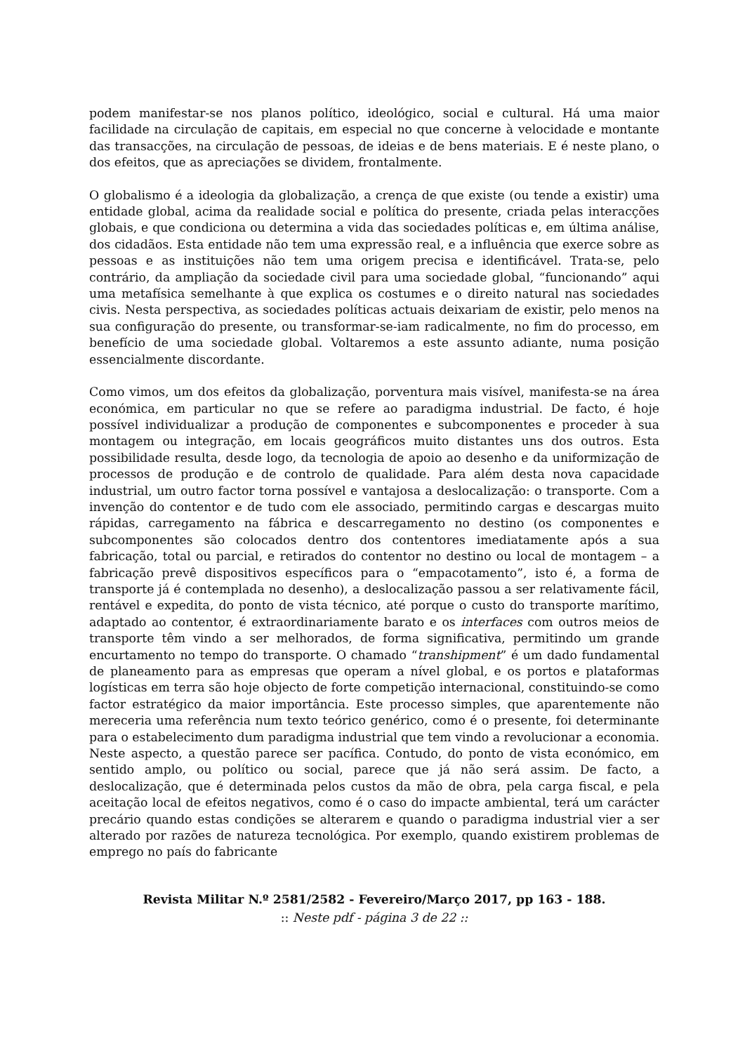podem manifestar-se nos planos político, ideológico, social e cultural. Há uma maior facilidade na circulação de capitais, em especial no que concerne à velocidade e montante das transacções, na circulação de pessoas, de ideias e de bens materiais. E é neste plano, o dos efeitos, que as apreciações se dividem, frontalmente.
O globalismo é a ideologia da globalização, a crença de que existe (ou tende a existir) uma entidade global, acima da realidade social e política do presente, criada pelas interacções globais, e que condiciona ou determina a vida das sociedades políticas e, em última análise, dos cidadãos. Esta entidade não tem uma expressão real, e a influência que exerce sobre as pessoas e as instituições não tem uma origem precisa e identificável. Trata-se, pelo contrário, da ampliação da sociedade civil para uma sociedade global, “funcionando” aqui uma metafísica semelhante à que explica os costumes e o direito natural nas sociedades civis. Nesta perspectiva, as sociedades políticas actuais deixariam de existir, pelo menos na sua configuração do presente, ou transformar-se-iam radicalmente, no fim do processo, em benefício de uma sociedade global. Voltaremos a este assunto adiante, numa posição essencialmente discordante.
Como vimos, um dos efeitos da globalização, porventura mais visível, manifesta-se na área económica, em particular no que se refere ao paradigma industrial. De facto, é hoje possível individualizar a produção de componentes e subcomponentes e proceder à sua montagem ou integração, em locais geográficos muito distantes uns dos outros. Esta possibilidade resulta, desde logo, da tecnologia de apoio ao desenho e da uniformização de processos de produção e de controlo de qualidade. Para além desta nova capacidade industrial, um outro factor torna possível e vantajosa a deslocalização: o transporte. Com a invenção do contentor e de tudo com ele associado, permitindo cargas e descargas muito rápidas, carregamento na fábrica e descarregamento no destino (os componentes e subcomponentes são colocados dentro dos contentores imediatamente após a sua fabricação, total ou parcial, e retirados do contentor no destino ou local de montagem – a fabricação prevê dispositivos específicos para o “empacotamento”, isto é, a forma de transporte já é contemplada no desenho), a deslocalização passou a ser relativamente fácil, rentável e expedita, do ponto de vista técnico, até porque o custo do transporte marítimo, adaptado ao contentor, é extraordinariamente barato e os interfaces com outros meios de transporte têm vindo a ser melhorados, de forma significativa, permitindo um grande encurtamento no tempo do transporte. O chamado “transhipment” é um dado fundamental de planeamento para as empresas que operam a nível global, e os portos e plataformas logísticas em terra são hoje objecto de forte competição internacional, constituindo-se como factor estratégico da maior importância. Este processo simples, que aparentemente não mereceria uma referência num texto teórico genérico, como é o presente, foi determinante para o estabelecimento dum paradigma industrial que tem vindo a revolucionar a economia. Neste aspecto, a questão parece ser pacífica. Contudo, do ponto de vista económico, em sentido amplo, ou político ou social, parece que já não será assim. De facto, a deslocalização, que é determinada pelos custos da mão de obra, pela carga fiscal, e pela aceitação local de efeitos negativos, como é o caso do impacte ambiental, terá um carácter precário quando estas condições se alterarem e quando o paradigma industrial vier a ser alterado por razões de natureza tecnológica. Por exemplo, quando existirem problemas de emprego no país do fabricante
Revista Militar N.º 2581/2582 - Fevereiro/Março 2017, pp 163 - 188.
:: Neste pdf - página 3 de 22 ::